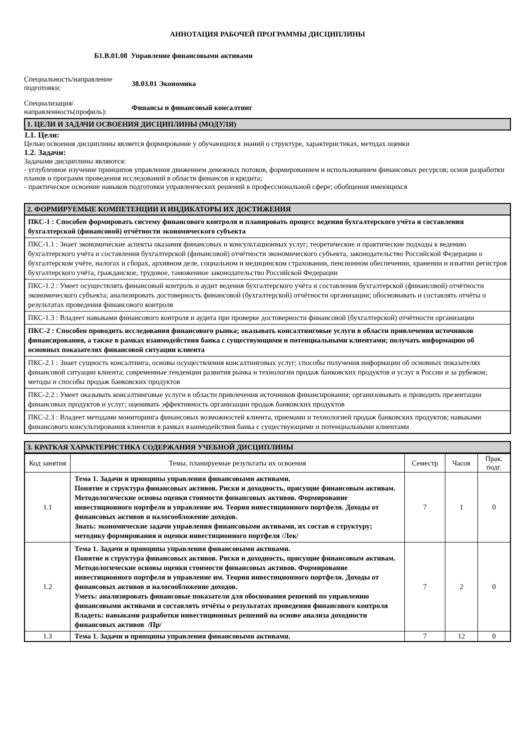АННОТАЦИЯ РАБОЧЕЙ ПРОГРАММЫ ДИСЦИПЛИНЫ
Б1.В.01.08 Управление финансовыми активами
Специальность/направление подготовки:
38.03.01 Экономика
Специализация/ направленность(профиль):
Финансы и финансовый консалтинг
1. ЦЕЛИ И ЗАДАЧИ ОСВОЕНИЯ ДИСЦИПЛИНЫ (МОДУЛЯ)
1.1. Цели:
Целью освоения дисциплины является формирование у обучающихся знаний о структуре, характеристиках, методах оценки
1.2. Задачи:
Задачами дисциплины являются:
- углубленное изучение принципов управления движением денежных потоков, формированием и использованием финансовых ресурсов; основ разработки планов и программ проведения исследований в области финансов и кредита;
- практическое освоение навыков подготовки управленческих решений в профессиональной сфере; обобщения имеющихся
2. ФОРМИРУЕМЫЕ КОМПЕТЕНЦИИ И ИНДИКАТОРЫ ИХ ДОСТИЖЕНИЯ
ПКС-1 : Способен формировать систему финансового контроля и планировать процесс ведения бухгалтерского учёта и составления бухгалтерской (финансовой) отчётности экономического субъекта
ПКС-1.1 : Знает экономические аспекты оказания финансовых и консультационных услуг; теоретические и практические подходы к ведению бухгалтерского учёта и составления бухгалтерской (финансовой) отчётности экономического субъекта, законодательство Российской Федерации о бухгалтерском учёте, налогах и сборах, архивном деле, социальном и медицинском страховании, пенсионном обеспечении, хранении и изъятии регистров бухгалтерского учёта, гражданское, трудовое, таможенное законодательство Российской Федерации
ПКС-1.2 : Умеет осуществлять финансовый контроль и аудит ведения бухгалтерского учёта и составления бухгалтерской (финансовой) отчётности экономического субъекта; анализировать достоверность финансовой (бухгалтерской) отчётности организации; обосновывать и составлять отчёты о результатах проведения финансового контроля
ПКС-1.3 : Владеет навыками финансового контроля и аудита при проверке достоверности финансовой (бухгалтерской) отчётности организации
ПКС-2 : Способен проводить исследования финансового рынка; оказывать консалтинговые услуги в области привлечения источников финансирования, а также в рамках взаимодействия банка с существующими и потенциальными клиентами; получать информацию об основных показателях финансовой ситуации клиента
ПКС-2.1 : Знает сущность консалтинга, основы осуществления консалтинговых услуг; способы получения информации об основных показателях финансовой ситуации клиента; современные тенденции развития рынка и технологии продаж банковских продуктов и услуг в России и за рубежом; методы и способы продаж банковских продуктов
ПКС-2.2 : Умеет оказывать консалтинговые услуги в области привлечения источников финансирования; организовывать и проводить презентации финансовых продуктов и услуг; оценивать эффективность организации продаж банковских продуктов
ПКС-2.3 : Владеет методами мониторинга финансовых возможностей клиента, приемами и технологией продаж банковских продуктов; навыками финансового консультирования клиентов в рамках взаимодействия банка с существующими и потенциальными клиентами
3. КРАТКАЯ ХАРАКТЕРИСТИКА СОДЕРЖАНИЯ УЧЕБНОЙ ДИСЦИПЛИНЫ
| Код занятия | Темы, планируемые результаты их освоения | Семестр | Часов | Прак. подг. |
| --- | --- | --- | --- | --- |
| 1.1 | Тема 1. Задачи и принципы управления финансовыми активами. Понятие и структура финансовых активов. Риски и доходность, присущие финансовым активам. Методологические основы оценки стоимости финансовых активов. Формирование инвестиционного портфеля и управление им. Теория инвестиционного портфеля. Доходы от финансовых активов и налогообложение доходов. Знать: экономические задачи управления финансовыми активами, их состав и структуру; методику формирования и оценки инвестиционного портфеля /Лек/ | 7 | 1 | 0 |
| 1.2 | Тема 1. Задачи и принципы управления финансовыми активами. Понятие и структура финансовых активов. Риски и доходность, присущие финансовым активам. Методологические основы оценки стоимости финансовых активов. Формирование инвестиционного портфеля и управление им. Теория инвестиционного портфеля. Доходы от финансовых активов и налогообложение доходов. Уметь: анализировать финансовые показатели для обоснования решений по управлению финансовыми активами и составлять отчёты о результатах проведения финансового контроля Владеть: навыками разработки инвестиционных решений на основе анализа доходности финансовых активов /Пр/ | 7 | 2 | 0 |
| 1.3 | Тема 1. Задачи и принципы управления финансовыми активами. | 7 | 12 | 0 |